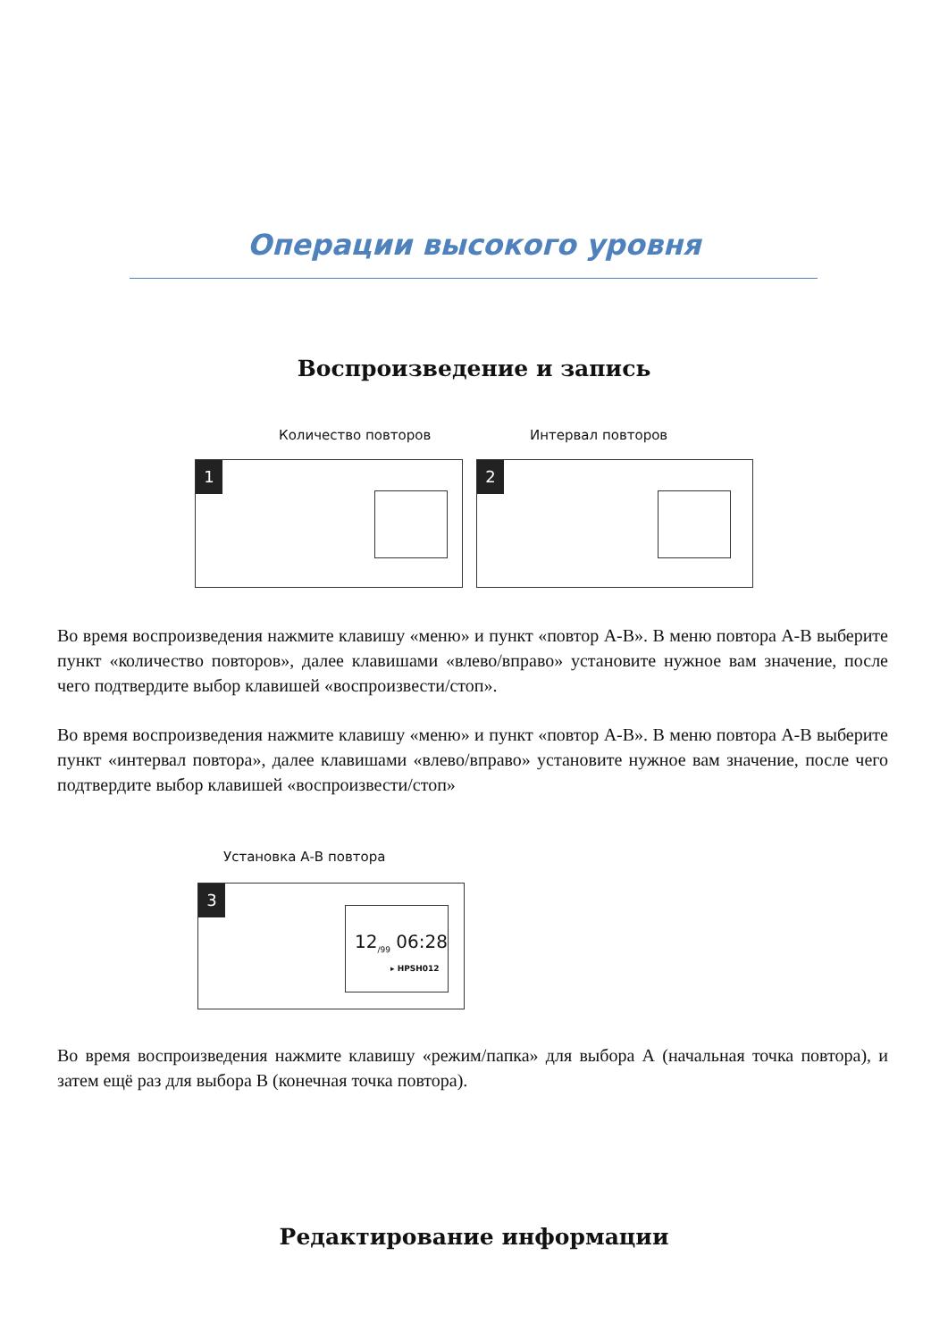Операции высокого уровня
Воспроизведение и запись
Количество повторов Интервал повторов
1 2
Во время воспроизведения нажмите клавишу «меню» и пункт «повтор А-В». В меню повтора А-В выберите пункт «количество повторов», далее клавишами «влево/вправо» установите нужное вам значение, после чего подтвердите выбор клавишей «воспроизвести/стоп».
Во время воспроизведения нажмите клавишу «меню» и пункт «повтор А-В». В меню повтора А-В выберите пункт «интервал повтора», далее клавишами «влево/вправо» установите нужное вам значение, после чего подтвердите выбор клавишей «воспроизвести/стоп»
Установка А-В повтора
3
12<sub>/99</sub> 06:28
▸ HPSH012
Во время воспроизведения нажмите клавишу «режим/папка» для выбора А (начальная точка повтора), и затем ещё раз для выбора В (конечная точка повтора).
Редактирование информации